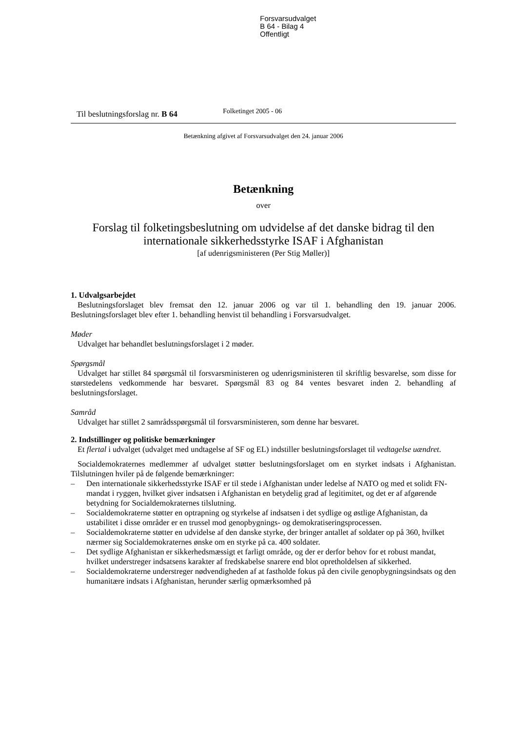Forsvarsudvalget
B 64 - Bilag 4
Offentligt
Til beslutningsforslag nr. B 64
Folketinget 2005 - 06
Betænkning afgivet af Forsvarsudvalget den 24. januar 2006
Betænkning
over
Forslag til folketingsbeslutning om udvidelse af det danske bidrag til den internationale sikkerhedsstyrke ISAF i Afghanistan
[af udenrigsministeren (Per Stig Møller)]
1. Udvalgsarbejdet
Beslutningsforslaget blev fremsat den 12. januar 2006 og var til 1. behandling den 19. januar 2006. Beslutningsforslaget blev efter 1. behandling henvist til behandling i Forsvarsudvalget.
Møder
Udvalget har behandlet beslutningsforslaget i 2 møder.
Spørgsmål
Udvalget har stillet 84 spørgsmål til forsvarsministeren og udenrigsministeren til skriftlig besvarelse, som disse for størstedelens vedkommende har besvaret. Spørgsmål 83 og 84 ventes besvaret inden 2. behandling af beslutningsforslaget.
Samråd
Udvalget har stillet 2 samrådsspørgsmål til forsvarsministeren, som denne har besvaret.
2. Indstillinger og politiske bemærkninger
Et flertal i udvalget (udvalget med undtagelse af SF og EL) indstiller beslutningsforslaget til vedtagelse uændret.
Socialdemokraternes medlemmer af udvalget støtter beslutningsforslaget om en styrket indsats i Afghanistan. Tilslutningen hviler på de følgende bemærkninger:
– Den internationale sikkerhedsstyrke ISAF er til stede i Afghanistan under ledelse af NATO og med et solidt FN-mandat i ryggen, hvilket giver indsatsen i Afghanistan en betydelig grad af legitimitet, og det er af afgørende betydning for Socialdemokraternes tilslutning.
– Socialdemokraterne støtter en optrapning og styrkelse af indsatsen i det sydlige og østlige Afghanistan, da ustabilitet i disse områder er en trussel mod genopbygnings- og demokratiseringsprocessen.
– Socialdemokraterne støtter en udvidelse af den danske styrke, der bringer antallet af soldater op på 360, hvilket nærmer sig Socialdemokraternes ønske om en styrke på ca. 400 soldater.
– Det sydlige Afghanistan er sikkerhedsmæssigt et farligt område, og der er derfor behov for et robust mandat, hvilket understreger indsatsens karakter af fredskabelse snarere end blot opretholdelsen af sikkerhed.
– Socialdemokraterne understreger nødvendigheden af at fastholde fokus på den civile genopbygningsindsats og den humanitære indsats i Afghanistan, herunder særlig opmærksomhed på